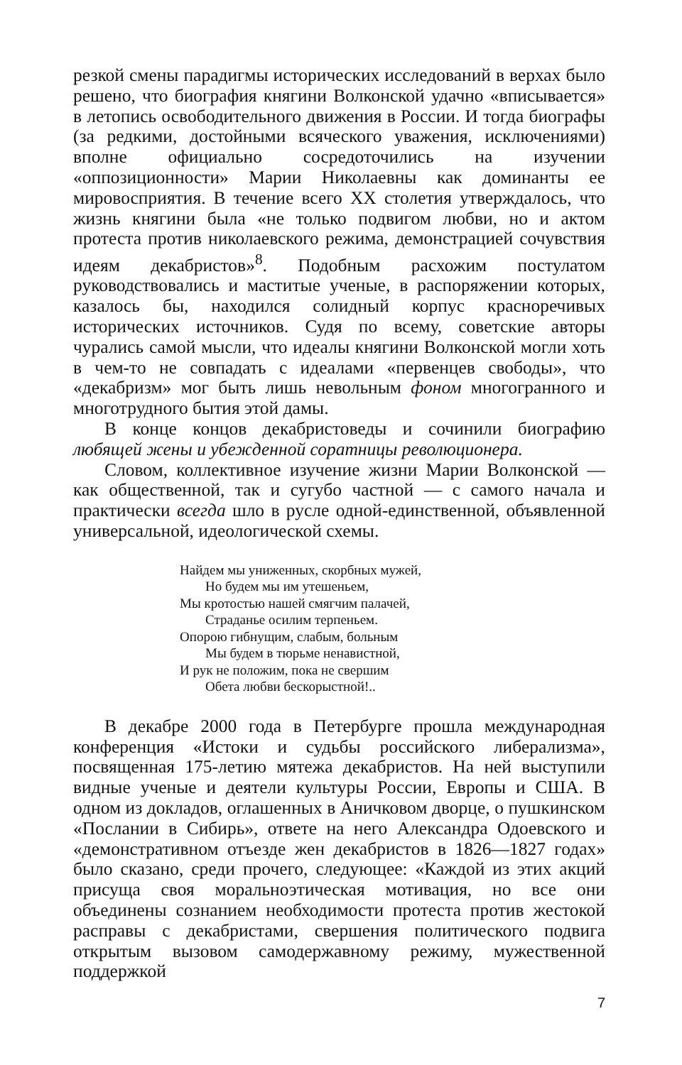резкой смены парадигмы исторических исследований в верхах было решено, что биография княгини Волконской удачно «вписывается» в летопись освободительного движения в России. И тогда биографы (за редкими, достойными всяческого уважения, исключениями) вполне официально сосредоточились на изучении «оппозиционности» Марии Николаевны как доминанты ее мировосприятия. В течение всего XX столетия утверждалось, что жизнь княгини была «не только подвигом любви, но и актом протеста против николаевского режима, демонстрацией сочувствия идеям декабристов»<sup>8</sup>. Подобным расхожим постулатом руководствовались и маститые ученые, в распоряжении которых, казалось бы, находился солидный корпус красноречивых исторических источников. Судя по всему, советские авторы чурались самой мысли, что идеалы княгини Волконской могли хоть в чем-то не совпадать с идеалами «первенцев свободы», что «декабризм» мог быть лишь невольным фоном многогранного и многотрудного бытия этой дамы.
В конце концов декабристоведы и сочинили биографию любящей жены и убежденной соратницы революционера.
Словом, коллективное изучение жизни Марии Волконской — как общественной, так и сугубо частной — с самого начала и практически всегда шло в русле одной-единственной, объявленной универсальной, идеологической схемы.
Найдем мы униженных, скорбных мужей,
Но будем мы им утешеньем,
Мы кротостью нашей смягчим палачей,
Страданье осилим терпеньем.
Опорою гибнущим, слабым, больным
Мы будем в тюрьме ненавистной,
И рук не положим, пока не свершим
Обета любви бескорыстной!..
В декабре 2000 года в Петербурге прошла международная конференция «Истоки и судьбы российского либерализма», посвященная 175-летию мятежа декабристов. На ней выступили видные ученые и деятели культуры России, Европы и США. В одном из докладов, оглашенных в Аничковом дворце, о пушкинском «Послании в Сибирь», ответе на него Александра Одоевского и «демонстративном отъезде жен декабристов в 1826—1827 годах» было сказано, среди прочего, следующее: «Каждой из этих акций присуща своя моральноэтическая мотивация, но все они объединены сознанием необходимости протеста против жестокой расправы с декабристами, свершения политического подвига открытым вызовом самодержавному режиму, мужественной поддержкой
7